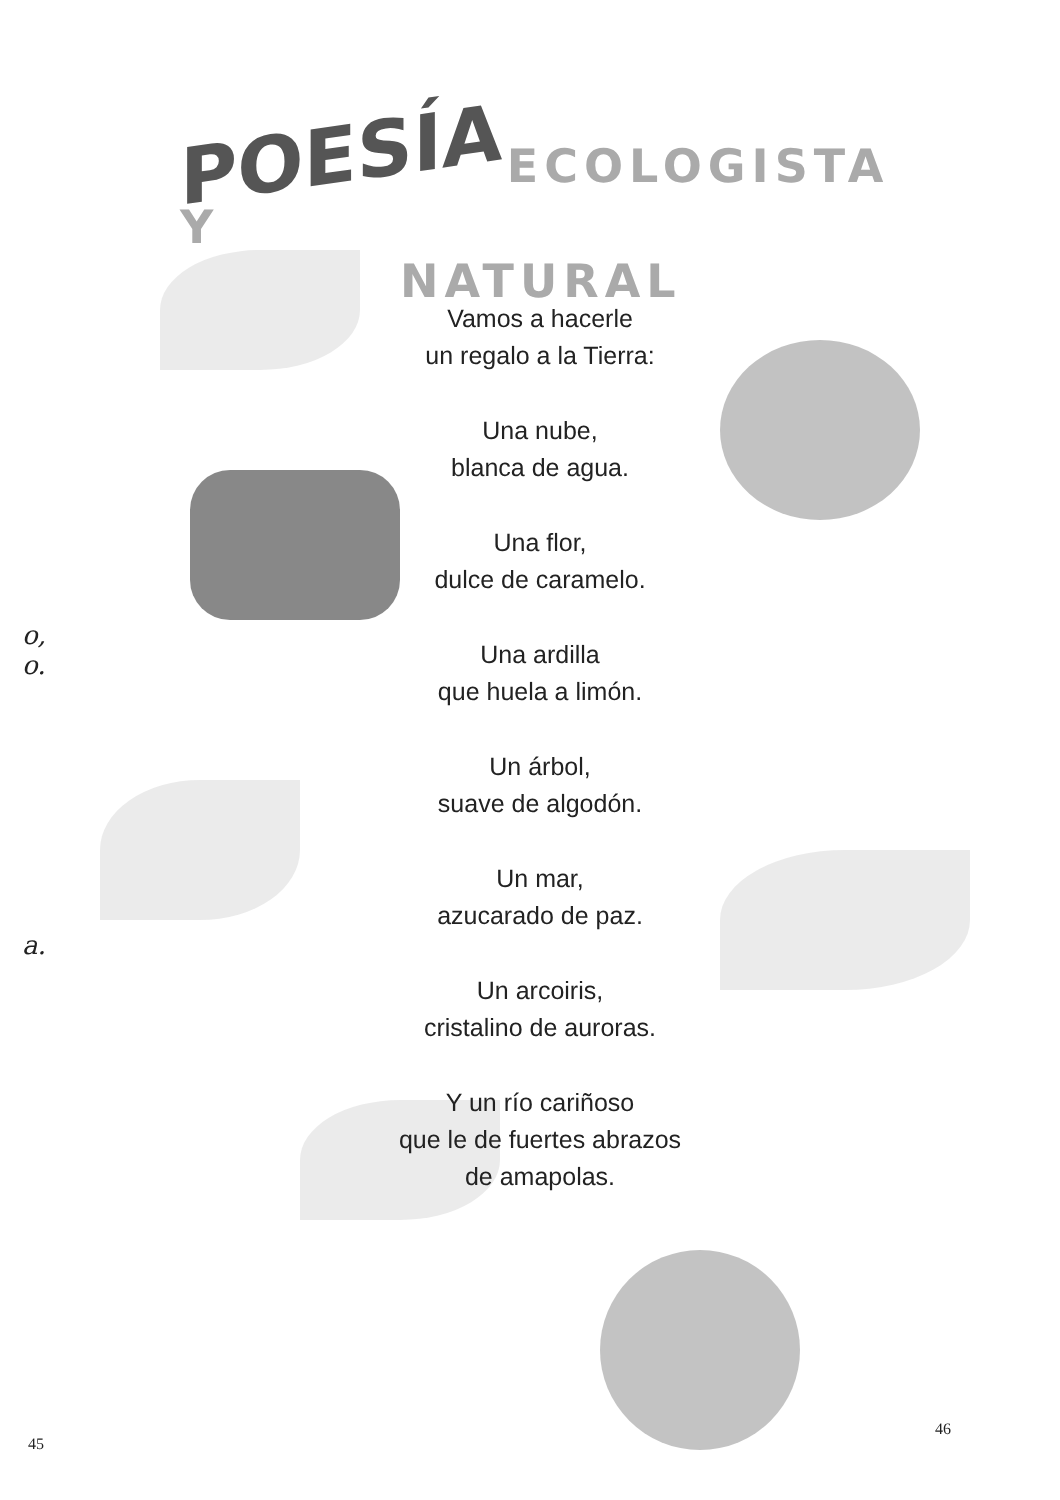POESÍA ECOLOGISTA Y
NATURAL
Vamos a hacerle
un regalo a la Tierra:
Una nube,
blanca de agua.
Una flor,
dulce de caramelo.
Una ardilla
que huela a limón.
Un árbol,
suave de algodón.
Un mar,
azucarado de paz.
Un arcoiris,
cristalino de auroras.
Y un río cariñoso
que le de fuertes abrazos
de amapolas.
o,
o.
a.
45
46